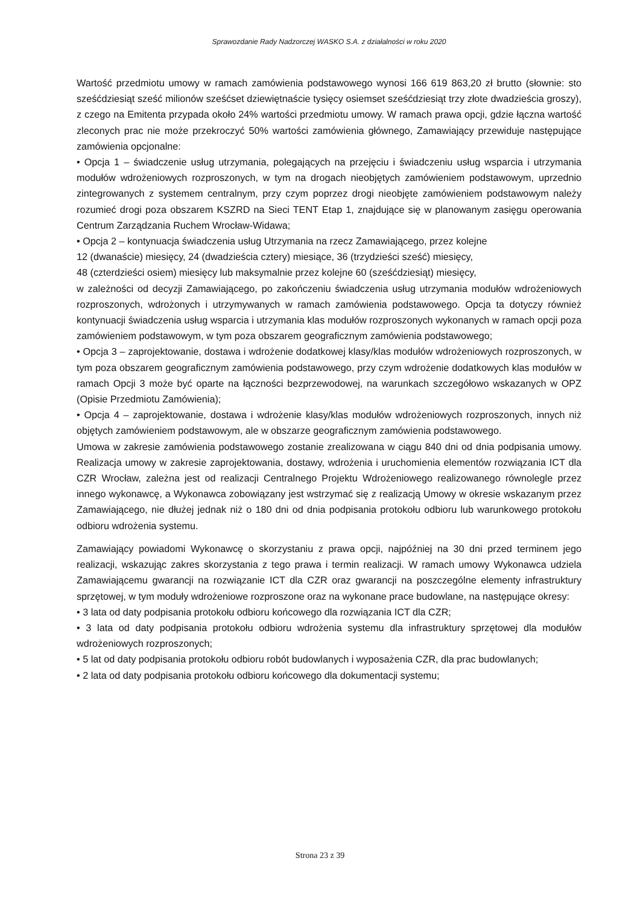Sprawozdanie Rady Nadzorczej WASKO S.A. z działalności w roku 2020
Wartość przedmiotu umowy w ramach zamówienia podstawowego wynosi 166 619 863,20 zł brutto (słownie: sto sześćdziesiąt sześć milionów sześćset dziewiętnaście tysięcy osiemset sześćdziesiąt trzy złote dwadzieścia groszy), z czego na Emitenta przypada około 24% wartości przedmiotu umowy. W ramach prawa opcji, gdzie łączna wartość zleconych prac nie może przekroczyć 50% wartości zamówienia głównego, Zamawiający przewiduje następujące zamówienia opcjonalne:
• Opcja 1 – świadczenie usług utrzymania, polegających na przejęciu i świadczeniu usług wsparcia i utrzymania modułów wdrożeniowych rozproszonych, w tym na drogach nieobjętych zamówieniem podstawowym, uprzednio zintegrowanych z systemem centralnym, przy czym poprzez drogi nieobjęte zamówieniem podstawowym należy rozumieć drogi poza obszarem KSZRD na Sieci TENT Etap 1, znajdujące się w planowanym zasięgu operowania Centrum Zarządzania Ruchem Wrocław-Widawa;
• Opcja 2 – kontynuacja świadczenia usług Utrzymania na rzecz Zamawiającego, przez kolejne
12 (dwanaście) miesięcy, 24 (dwadzieścia cztery) miesiące, 36 (trzydzieści sześć) miesięcy,
48 (czterdzieści osiem) miesięcy lub maksymalnie przez kolejne 60 (sześćdziesiąt) miesięcy,
w zależności od decyzji Zamawiającego, po zakończeniu świadczenia usług utrzymania modułów wdrożeniowych rozproszonych, wdrożonych i utrzymywanych w ramach zamówienia podstawowego. Opcja ta dotyczy również kontynuacji świadczenia usług wsparcia i utrzymania klas modułów rozproszonych wykonanych w ramach opcji poza zamówieniem podstawowym, w tym poza obszarem geograficznym zamówienia podstawowego;
• Opcja 3 – zaprojektowanie, dostawa i wdrożenie dodatkowej klasy/klas modułów wdrożeniowych rozproszonych, w tym poza obszarem geograficznym zamówienia podstawowego, przy czym wdrożenie dodatkowych klas modułów w ramach Opcji 3 może być oparte na łączności bezprzewodowej, na warunkach szczegółowo wskazanych w OPZ (Opisie Przedmiotu Zamówienia);
• Opcja 4 – zaprojektowanie, dostawa i wdrożenie klasy/klas modułów wdrożeniowych rozproszonych, innych niż objętych zamówieniem podstawowym, ale w obszarze geograficznym zamówienia podstawowego.
Umowa w zakresie zamówienia podstawowego zostanie zrealizowana w ciągu 840 dni od dnia podpisania umowy. Realizacja umowy w zakresie zaprojektowania, dostawy, wdrożenia i uruchomienia elementów rozwiązania ICT dla CZR Wrocław, zależna jest od realizacji Centralnego Projektu Wdrożeniowego realizowanego równolegle przez innego wykonawcę, a Wykonawca zobowiązany jest wstrzymać się z realizacją Umowy w okresie wskazanym przez Zamawiającego, nie dłużej jednak niż o 180 dni od dnia podpisania protokołu odbioru lub warunkowego protokołu odbioru wdrożenia systemu.
Zamawiający powiadomi Wykonawcę o skorzystaniu z prawa opcji, najpóźniej na 30 dni przed terminem jego realizacji, wskazując zakres skorzystania z tego prawa i termin realizacji. W ramach umowy Wykonawca udziela Zamawiającemu gwarancji na rozwiązanie ICT dla CZR oraz gwarancji na poszczególne elementy infrastruktury sprzętowej, w tym moduły wdrożeniowe rozproszone oraz na wykonane prace budowlane, na następujące okresy:
• 3 lata od daty podpisania protokołu odbioru końcowego dla rozwiązania ICT dla CZR;
• 3 lata od daty podpisania protokołu odbioru wdrożenia systemu dla infrastruktury sprzętowej dla modułów wdrożeniowych rozproszonych;
• 5 lat od daty podpisania protokołu odbioru robót budowlanych i wyposażenia CZR, dla prac budowlanych;
• 2 lata od daty podpisania protokołu odbioru końcowego dla dokumentacji systemu;
Strona 23 z 39